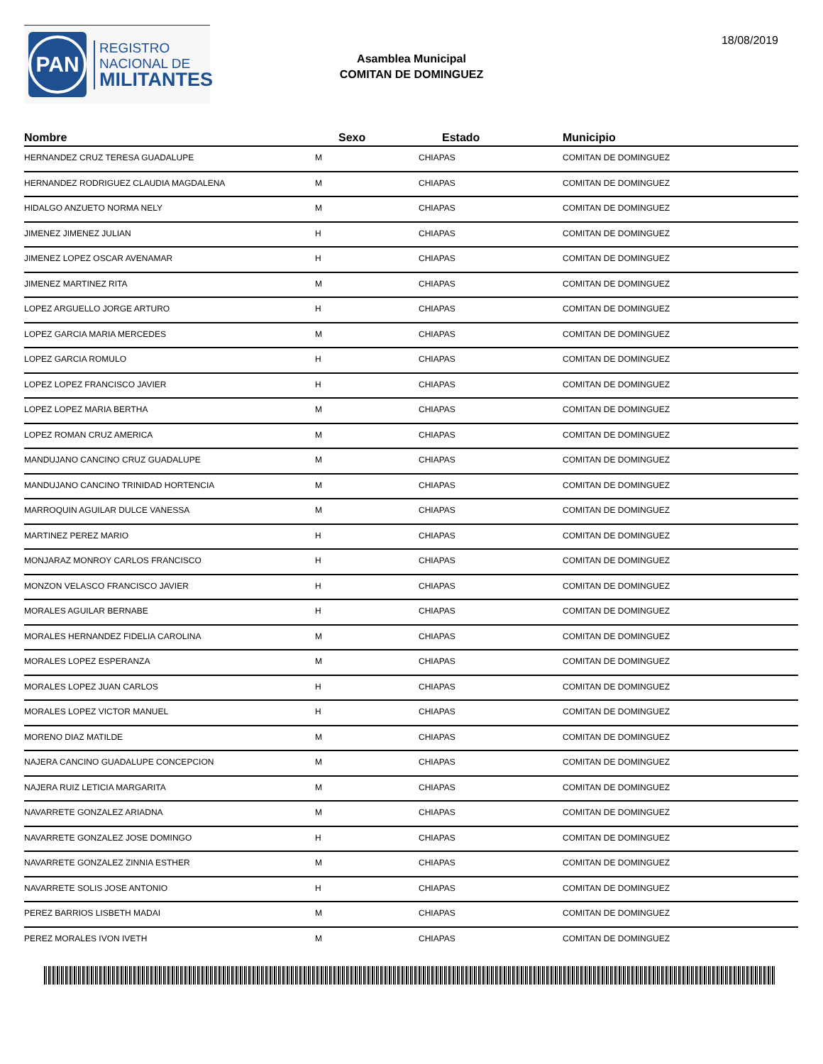PAN
REGISTRO
NACIONAL DE
MILITANTES
Asamblea Municipal
COMITAN DE DOMINGUEZ
18/08/2019
| Nombre | Sexo | Estado | Municipio |
| --- | --- | --- | --- |
| HERNANDEZ CRUZ TERESA GUADALUPE | M | CHIAPAS | COMITAN DE DOMINGUEZ |
| HERNANDEZ RODRIGUEZ CLAUDIA MAGDALENA | M | CHIAPAS | COMITAN DE DOMINGUEZ |
| HIDALGO ANZUETO NORMA NELY | M | CHIAPAS | COMITAN DE DOMINGUEZ |
| JIMENEZ JIMENEZ JULIAN | H | CHIAPAS | COMITAN DE DOMINGUEZ |
| JIMENEZ LOPEZ OSCAR AVENAMAR | H | CHIAPAS | COMITAN DE DOMINGUEZ |
| JIMENEZ MARTINEZ RITA | M | CHIAPAS | COMITAN DE DOMINGUEZ |
| LOPEZ ARGUELLO JORGE ARTURO | H | CHIAPAS | COMITAN DE DOMINGUEZ |
| LOPEZ GARCIA MARIA MERCEDES | M | CHIAPAS | COMITAN DE DOMINGUEZ |
| LOPEZ GARCIA ROMULO | H | CHIAPAS | COMITAN DE DOMINGUEZ |
| LOPEZ LOPEZ FRANCISCO JAVIER | H | CHIAPAS | COMITAN DE DOMINGUEZ |
| LOPEZ LOPEZ MARIA BERTHA | M | CHIAPAS | COMITAN DE DOMINGUEZ |
| LOPEZ ROMAN CRUZ AMERICA | M | CHIAPAS | COMITAN DE DOMINGUEZ |
| MANDUJANO CANCINO CRUZ GUADALUPE | M | CHIAPAS | COMITAN DE DOMINGUEZ |
| MANDUJANO CANCINO TRINIDAD HORTENCIA | M | CHIAPAS | COMITAN DE DOMINGUEZ |
| MARROQUIN AGUILAR DULCE VANESSA | M | CHIAPAS | COMITAN DE DOMINGUEZ |
| MARTINEZ PEREZ MARIO | H | CHIAPAS | COMITAN DE DOMINGUEZ |
| MONJARAZ MONROY CARLOS FRANCISCO | H | CHIAPAS | COMITAN DE DOMINGUEZ |
| MONZON VELASCO FRANCISCO JAVIER | H | CHIAPAS | COMITAN DE DOMINGUEZ |
| MORALES AGUILAR BERNABE | H | CHIAPAS | COMITAN DE DOMINGUEZ |
| MORALES HERNANDEZ FIDELIA CAROLINA | M | CHIAPAS | COMITAN DE DOMINGUEZ |
| MORALES LOPEZ ESPERANZA | M | CHIAPAS | COMITAN DE DOMINGUEZ |
| MORALES LOPEZ JUAN CARLOS | H | CHIAPAS | COMITAN DE DOMINGUEZ |
| MORALES LOPEZ VICTOR MANUEL | H | CHIAPAS | COMITAN DE DOMINGUEZ |
| MORENO DIAZ MATILDE | M | CHIAPAS | COMITAN DE DOMINGUEZ |
| NAJERA CANCINO GUADALUPE CONCEPCION | M | CHIAPAS | COMITAN DE DOMINGUEZ |
| NAJERA RUIZ LETICIA MARGARITA | M | CHIAPAS | COMITAN DE DOMINGUEZ |
| NAVARRETE GONZALEZ ARIADNA | M | CHIAPAS | COMITAN DE DOMINGUEZ |
| NAVARRETE GONZALEZ JOSE DOMINGO | H | CHIAPAS | COMITAN DE DOMINGUEZ |
| NAVARRETE GONZALEZ ZINNIA ESTHER | M | CHIAPAS | COMITAN DE DOMINGUEZ |
| NAVARRETE SOLIS JOSE ANTONIO | H | CHIAPAS | COMITAN DE DOMINGUEZ |
| PEREZ BARRIOS LISBETH MADAI | M | CHIAPAS | COMITAN DE DOMINGUEZ |
| PEREZ MORALES IVON IVETH | M | CHIAPAS | COMITAN DE DOMINGUEZ |